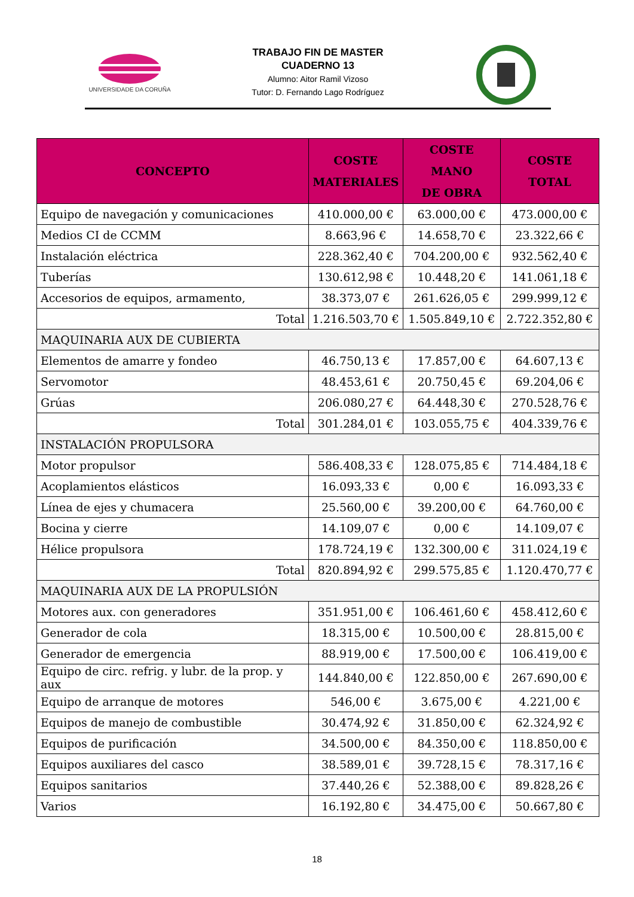UNIVERSIDADE DA CORUÑA
TRABAJO FIN DE MASTER
CUADERNO 13
Alumno: Aitor Ramil Vizoso
Tutor: D. Fernando Lago Rodríguez
| CONCEPTO | COSTE MATERIALES | COSTE MANO DE OBRA | COSTE TOTAL |
| --- | --- | --- | --- |
| Equipo de navegación y comunicaciones | 410.000,00 € | 63.000,00 € | 473.000,00 € |
| Medios CI de CCMM | 8.663,96 € | 14.658,70 € | 23.322,66 € |
| Instalación eléctrica | 228.362,40 € | 704.200,00 € | 932.562,40 € |
| Tuberías | 130.612,98 € | 10.448,20 € | 141.061,18 € |
| Accesorios de equipos, armamento, | 38.373,07 € | 261.626,05 € | 299.999,12 € |
| Total | 1.216.503,70 € | 1.505.849,10 € | 2.722.352,80 € |
| MAQUINARIA AUX DE CUBIERTA | | | |
| Elementos de amarre y fondeo | 46.750,13 € | 17.857,00 € | 64.607,13 € |
| Servomotor | 48.453,61 € | 20.750,45 € | 69.204,06 € |
| Grúas | 206.080,27 € | 64.448,30 € | 270.528,76 € |
| Total | 301.284,01 € | 103.055,75 € | 404.339,76 € |
| INSTALACIÓN PROPULSORA | | | |
| Motor propulsor | 586.408,33 € | 128.075,85 € | 714.484,18 € |
| Acoplamientos elásticos | 16.093,33 € | 0,00 € | 16.093,33 € |
| Línea de ejes y chumacera | 25.560,00 € | 39.200,00 € | 64.760,00 € |
| Bocina y cierre | 14.109,07 € | 0,00 € | 14.109,07 € |
| Hélice propulsora | 178.724,19 € | 132.300,00 € | 311.024,19 € |
| Total | 820.894,92 € | 299.575,85 € | 1.120.470,77 € |
| MAQUINARIA AUX DE LA PROPULSIÓN | | | |
| Motores aux. con generadores | 351.951,00 € | 106.461,60 € | 458.412,60 € |
| Generador de cola | 18.315,00 € | 10.500,00 € | 28.815,00 € |
| Generador de emergencia | 88.919,00 € | 17.500,00 € | 106.419,00 € |
| Equipo de circ. refrig. y lubr. de la prop. y aux | 144.840,00 € | 122.850,00 € | 267.690,00 € |
| Equipo de arranque de motores | 546,00 € | 3.675,00 € | 4.221,00 € |
| Equipos de manejo de combustible | 30.474,92 € | 31.850,00 € | 62.324,92 € |
| Equipos de purificación | 34.500,00 € | 84.350,00 € | 118.850,00 € |
| Equipos auxiliares del casco | 38.589,01 € | 39.728,15 € | 78.317,16 € |
| Equipos sanitarios | 37.440,26 € | 52.388,00 € | 89.828,26 € |
| Varios | 16.192,80 € | 34.475,00 € | 50.667,80 € |
18